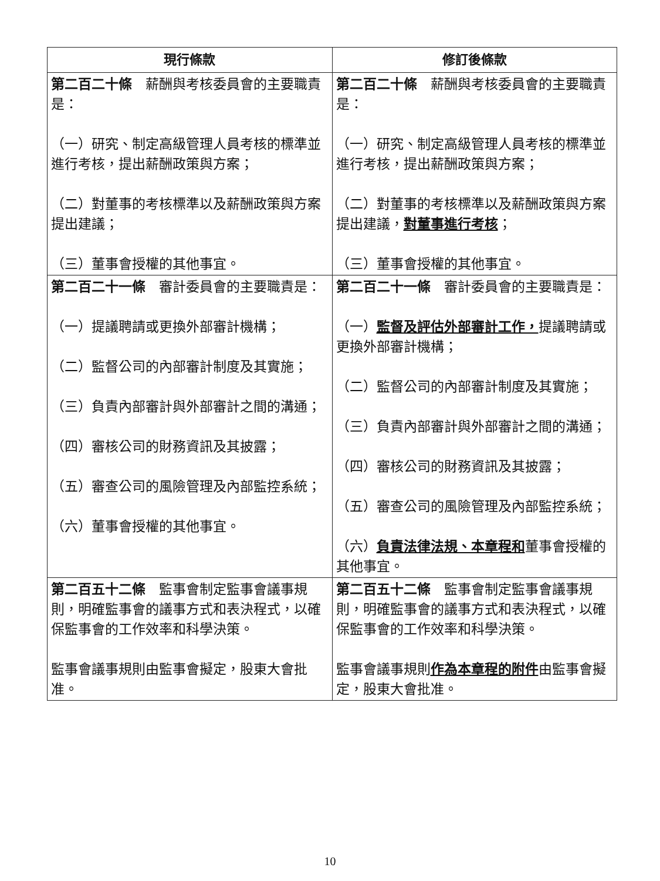| 現行條款 | 修訂後條款 |
| --- | --- |
| 第二百二十條 薪酬與考核委員會的主要職責是： （一）研究、制定高級管理人員考核的標準並進行考核，提出薪酬政策與方案； （二）對董事的考核標準以及薪酬政策與方案提出建議； （三）董事會授權的其他事宜。 | 第二百二十條 薪酬與考核委員會的主要職責是： （一）研究、制定高級管理人員考核的標準並進行考核，提出薪酬政策與方案； （二）對董事的考核標準以及薪酬政策與方案提出建議， 對董事進行考核 ； （三）董事會授權的其他事宜。 |
| 第二百二十一條 審計委員會的主要職責是： （一）提議聘請或更換外部審計機構； （二）監督公司的內部審計制度及其實施； （三）負責內部審計與外部審計之間的溝通； （四）審核公司的財務資訊及其披露； （五）審查公司的風險管理及內部監控系統； （六）董事會授權的其他事宜。 | 第二百二十一條 審計委員會的主要職責是： （一） 監督及評估外部審計工作， 提議聘請或更換外部審計機構； （二）監督公司的內部審計制度及其實施； （三）負責內部審計與外部審計之間的溝通； （四）審核公司的財務資訊及其披露； （五）審查公司的風險管理及內部監控系統； （六） 負責法律法規、本章程和 董事會授權的其他事宜。 |
| 第二百五十二條 監事會制定監事會議事規則，明確監事會的議事方式和表決程式，以確保監事會的工作效率和科學決策。 監事會議事規則由監事會擬定，股東大會批准。 | 第二百五十二條 監事會制定監事會議事規則，明確監事會的議事方式和表決程式，以確保監事會的工作效率和科學決策。 監事會議事規則 作為本章程的附件 由監事會擬定，股東大會批准。 |
10